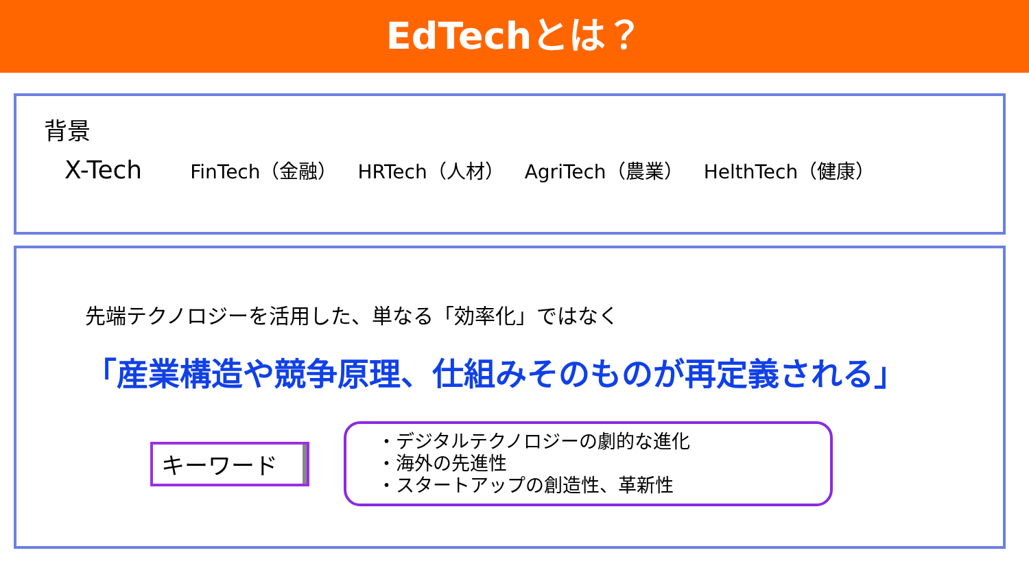EdTechとは？
背景
X-Tech
FinTech（金融） HRTech（人材） AgriTech（農業） HelthTech（健康）
先端テクノロジーを活用した、単なる「効率化」ではなく
「産業構造や競争原理、仕組みそのものが再定義される」
キーワード
・デジタルテクノロジーの劇的な進化
・海外の先進性
・スタートアップの創造性、革新性